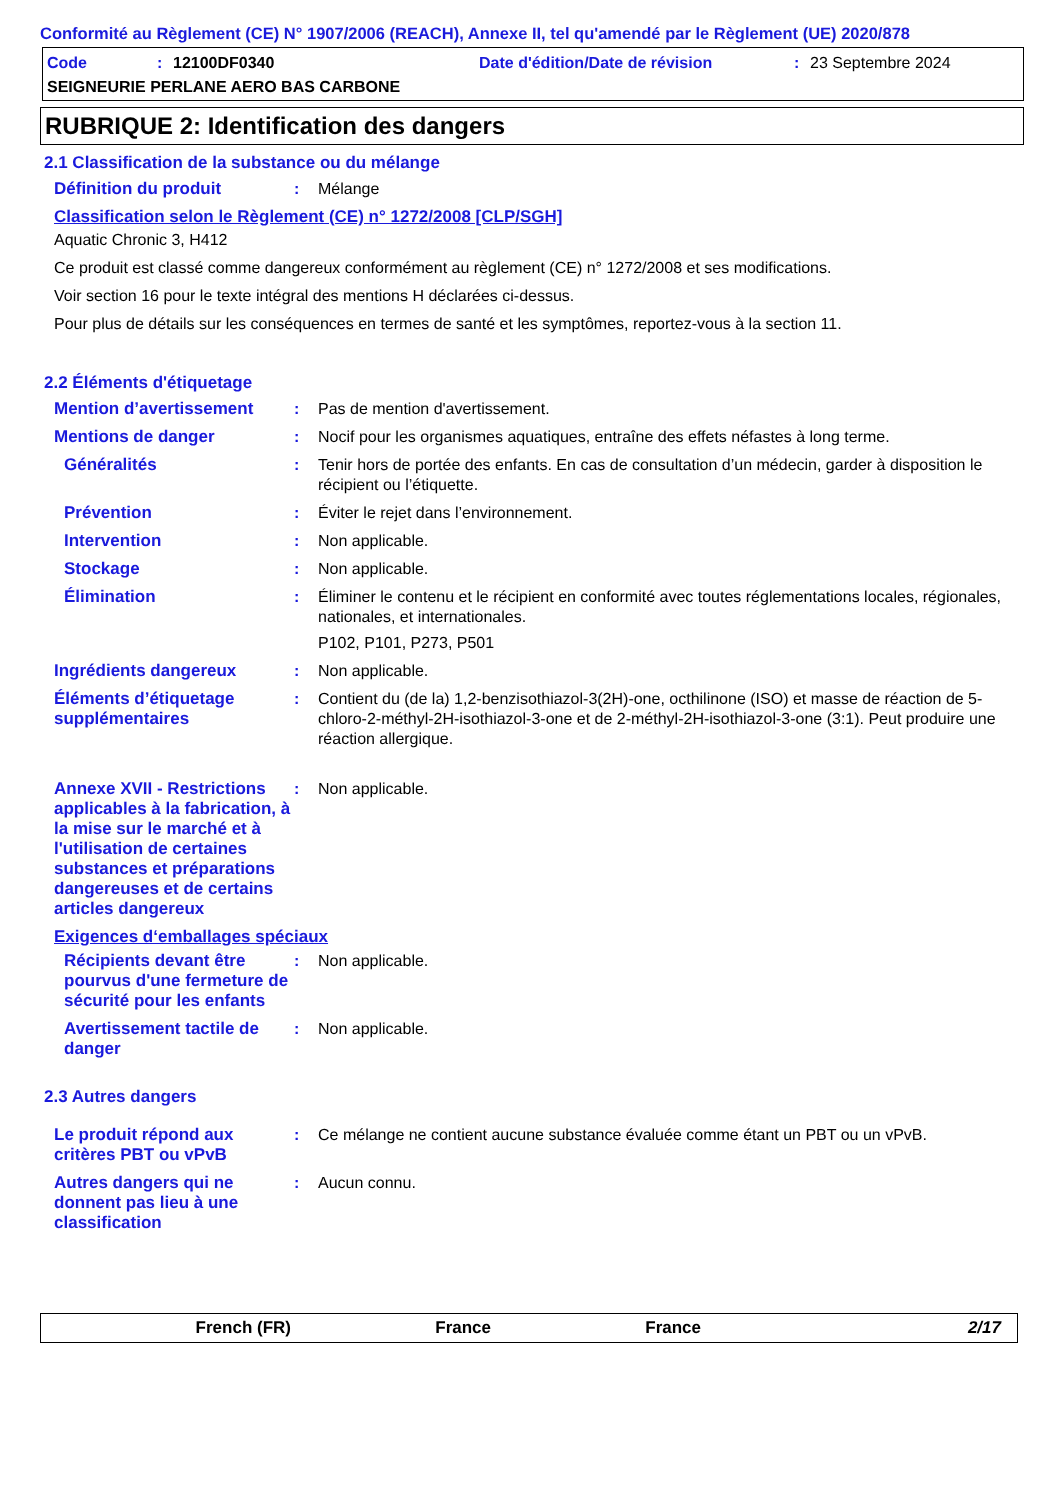Conformité au Règlement (CE) N° 1907/2006 (REACH), Annexe II, tel qu'amendé par le Règlement (UE) 2020/878
Code: 12100DF0340 Date d'édition/Date de révision: 23 Septembre 2024
SEIGNEURIE PERLANE AERO BAS CARBONE
RUBRIQUE 2: Identification des dangers
2.1 Classification de la substance ou du mélange
Définition du produit: Mélange
Classification selon le Règlement (CE) n° 1272/2008 [CLP/SGH]
Aquatic Chronic 3, H412
Ce produit est classé comme dangereux conformément au règlement (CE) n° 1272/2008 et ses modifications.
Voir section 16 pour le texte intégral des mentions H déclarées ci-dessus.
Pour plus de détails sur les conséquences en termes de santé et les symptômes, reportez-vous à la section 11.
2.2 Éléments d'étiquetage
Mention d’avertissement: Pas de mention d'avertissement.
Mentions de danger: Nocif pour les organismes aquatiques, entraîne des effets néfastes à long terme.
Généralités: Tenir hors de portée des enfants. En cas de consultation d’un médecin, garder à disposition le récipient ou l’étiquette.
Prévention: Éviter le rejet dans l’environnement.
Intervention: Non applicable.
Stockage: Non applicable.
Élimination: Éliminer le contenu et le récipient en conformité avec toutes réglementations locales, régionales, nationales, et internationales.
P102, P101, P273, P501
Ingrédients dangereux: Non applicable.
Éléments d’étiquetage supplémentaires: Contient du (de la) 1,2-benzisothiazol-3(2H)-one, octhilinone (ISO) et masse de réaction de 5-chloro-2-méthyl-2H-isothiazol-3-one et de 2-méthyl-2H-isothiazol-3-one (3:1). Peut produire une réaction allergique.
Annexe XVII - Restrictions applicables à la fabrication, à la mise sur le marché et à l'utilisation de certaines substances et préparations dangereuses et de certains articles dangereux: Non applicable.
Exigences d‘emballages spéciaux
Récipients devant être pourvus d'une fermeture de sécurité pour les enfants: Non applicable.
Avertissement tactile de danger: Non applicable.
2.3 Autres dangers
Le produit répond aux critères PBT ou vPvB: Ce mélange ne contient aucune substance évaluée comme étant un PBT ou un vPvB.
Autres dangers qui ne donnent pas lieu à une classification: Aucun connu.
French (FR) France France 2/17